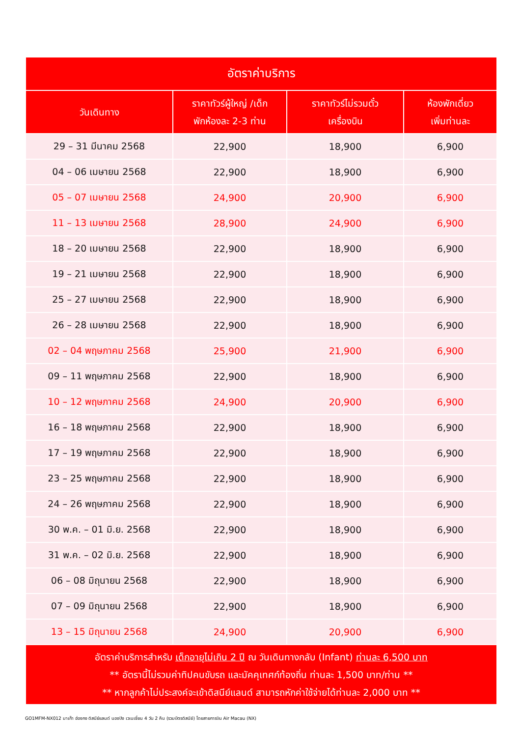| อัตราค่าบริการ | | | |
| --- | --- | --- | --- |
| วันเดินทาง | ราคาทัวร์ผู้ใหญ่ /เด็ก พักห้องละ 2-3 ท่าน | ราคาทัวร์ไม่รวมตั๋ว เครื่องบิน | ห้องพักเดี่ยว เพิ่มท่านละ |
| 29 – 31 มีนาคม 2568 | 22,900 | 18,900 | 6,900 |
| 04 – 06 เมษายน 2568 | 22,900 | 18,900 | 6,900 |
| 05 – 07 เมษายน 2568 | 24,900 | 20,900 | 6,900 |
| 11 – 13 เมษายน 2568 | 28,900 | 24,900 | 6,900 |
| 18 – 20 เมษายน 2568 | 22,900 | 18,900 | 6,900 |
| 19 – 21 เมษายน 2568 | 22,900 | 18,900 | 6,900 |
| 25 – 27 เมษายน 2568 | 22,900 | 18,900 | 6,900 |
| 26 – 28 เมษายน 2568 | 22,900 | 18,900 | 6,900 |
| 02 – 04 พฤษภาคม 2568 | 25,900 | 21,900 | 6,900 |
| 09 – 11 พฤษภาคม 2568 | 22,900 | 18,900 | 6,900 |
| 10 – 12 พฤษภาคม 2568 | 24,900 | 20,900 | 6,900 |
| 16 – 18 พฤษภาคม 2568 | 22,900 | 18,900 | 6,900 |
| 17 – 19 พฤษภาคม 2568 | 22,900 | 18,900 | 6,900 |
| 23 – 25 พฤษภาคม 2568 | 22,900 | 18,900 | 6,900 |
| 24 – 26 พฤษภาคม 2568 | 22,900 | 18,900 | 6,900 |
| 30 พ.ค. – 01 มิ.ย. 2568 | 22,900 | 18,900 | 6,900 |
| 31 พ.ค. – 02 มิ.ย. 2568 | 22,900 | 18,900 | 6,900 |
| 06 – 08 มิถุนายน 2568 | 22,900 | 18,900 | 6,900 |
| 07 – 09 มิถุนายน 2568 | 22,900 | 18,900 | 6,900 |
| 13 – 15 มิถุนายน 2568 | 24,900 | 20,900 | 6,900 |
| อัตราค่าบริการสำหรับ เด็กอายุไม่เกิน 2 ปี ณ วันเดินทางกลับ (Infant) ท่านละ 6,500 บาท ** อัตรานี้ไม่รวมค่าทิปคนขับรถ และมัคคุเทศก์ท้องถิ่น ท่านละ 1,500 บาท/ท่าน ** ** หากลูกค้าไม่ประสงค์จะเข้าดิสนีย์แลนด์ สามารถหักค่าใช้จ่ายได้ท่านละ 2,000 บาท ** | | | |
GO1MFM-NX012 มาเก๊า ฮ่องกง ดิสนีย์แลนด์ นองปิง เวเนเชี่ยน 4 วัน 2 คืน (รวมบัตรดิสนีย์) โดยสายการบิน Air Macau (NX)